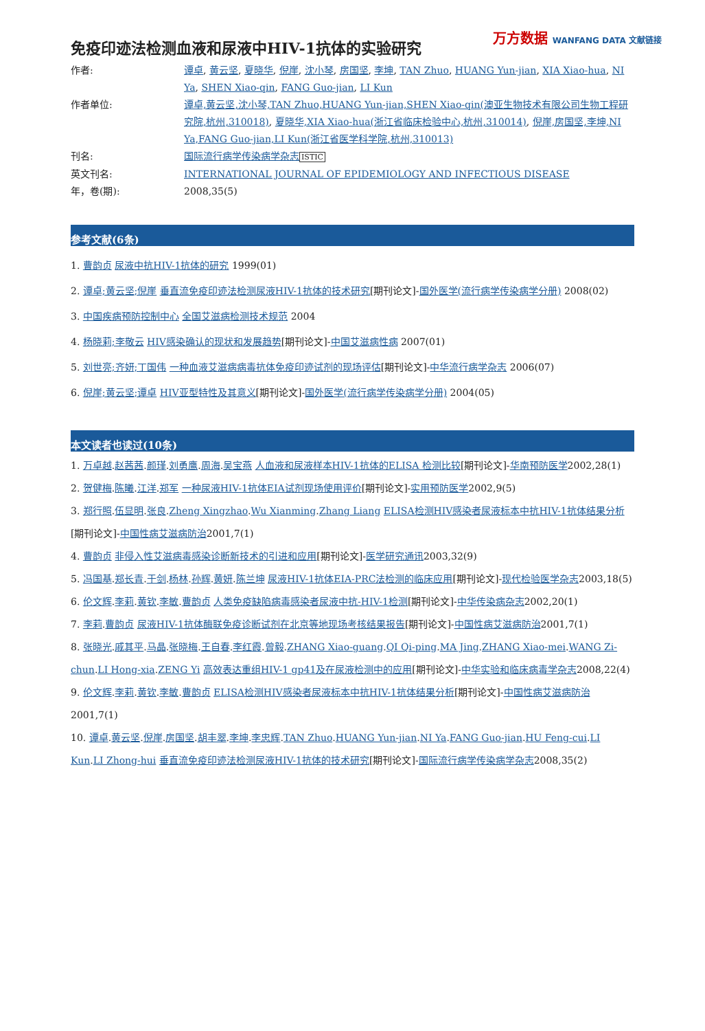万方数据 WANFANG DATA 文献链接
免疫印迹法检测血液和尿液中HIV-1抗体的实验研究
| 作者: | 谭卓 , 黄云坚 , 夏晓华 , 倪崖 , 沈小琴 , 房国坚 , 李坤 , TAN Zhuo , HUANG Yun-jian , XIA Xiao-hua , NI Ya , SHEN Xiao-qin , FANG Guo-jian , LI Kun |
| 作者单位: | 谭卓,黄云坚,沈小琴,TAN Zhuo,HUANG Yun-jian,SHEN Xiao-qin(澳亚生物技术有限公司生物工程研究院,杭州,310018) , 夏晓华,XIA Xiao-hua(浙江省临床检验中心,杭州,310014) , 倪崖,房国坚,李坤,NI Ya,FANG Guo-jian,LI Kun(浙江省医学科学院,杭州,310013) |
| 刊名: | 国际流行病学传染病学杂志 ISTIC |
| 英文刊名: | INTERNATIONAL JOURNAL OF EPIDEMIOLOGY AND INFECTIOUS DISEASE |
| 年，卷(期): | 2008,35(5) |
参考文献(6条)
1. 曹韵贞 尿液中抗HIV-1抗体的研究 1999(01)
2. 谭卓;黄云坚;倪崖 垂直流免疫印迹法检测尿液HIV-1抗体的技术研究[期刊论文]-国外医学(流行病学传染病学分册) 2008(02)
3. 中国疾病预防控制中心 全国艾滋病检测技术规范 2004
4. 杨晓莉;李敬云 HIV感染确认的现状和发展趋势[期刊论文]-中国艾滋病性病 2007(01)
5. 刘世亮;齐妍;丁国伟 一种血液艾滋病病毒抗体免疫印迹试剂的现场评估[期刊论文]-中华流行病学杂志 2006(07)
6. 倪崖;黄云坚;谭卓 HIV亚型特性及其意义[期刊论文]-国外医学(流行病学传染病学分册) 2004(05)
本文读者也读过(10条)
1. 万卓越.赵茜茜.颜瑾.刘勇鹰.周海.吴宝燕 人血液和尿液样本HIV-1抗体的ELISA 检测比较[期刊论文]-华南预防医学2002,28(1)
2. 贺健梅.陈曦.江洋.郑军 一种尿液HIV-1抗体EIA试剂现场使用评价[期刊论文]-实用预防医学2002,9(5)
3. 郑行照.伍显明.张良.Zheng Xingzhao.Wu Xianming.Zhang Liang ELISA检测HIV感染者尿液标本中抗HIV-1抗体结果分析[期刊论文]-中国性病艾滋病防治2001,7(1)
4. 曹韵贞 非侵入性艾滋病毒感染诊断新技术的引进和应用[期刊论文]-医学研究通讯2003,32(9)
5. 冯国基.郑长青.于剑.杨林.孙辉.黄妍.陈兰坤 尿液HIV-1抗体EIA-PRC法检测的临床应用[期刊论文]-现代检验医学杂志2003,18(5)
6. 伦文辉.李莉.黄钦.李敏.曹韵贞 人类免疫缺陷病毒感染者尿液中抗-HIV-1检测[期刊论文]-中华传染病杂志2002,20(1)
7. 李莉.曹韵贞 尿液HIV-1抗体酶联免疫诊断试剂在北京等地现场考核结果报告[期刊论文]-中国性病艾滋病防治2001,7(1)
8. 张晓光.戚其平.马晶.张晓梅.王自春.李红霞.曾毅.ZHANG Xiao-guang.QI Qi-ping.MA Jing.ZHANG Xiao-mei.WANG Zi-chun.LI Hong-xia.ZENG Yi 高效表达重组HIV-1 gp41及在尿液检测中的应用[期刊论文]-中华实验和临床病毒学杂志2008,22(4)
9. 伦文辉.李莉.黄钦.李敏.曹韵贞 ELISA检测HIV感染者尿液标本中抗HIV-1抗体结果分析[期刊论文]-中国性病艾滋病防治2001,7(1)
10. 谭卓.黄云坚.倪崖.房国坚.胡丰翠.李坤.李忠辉.TAN Zhuo.HUANG Yun-jian.NI Ya.FANG Guo-jian.HU Feng-cui.LI Kun.LI Zhong-hui 垂直流免疫印迹法检测尿液HIV-1抗体的技术研究[期刊论文]-国际流行病学传染病学杂志2008,35(2)